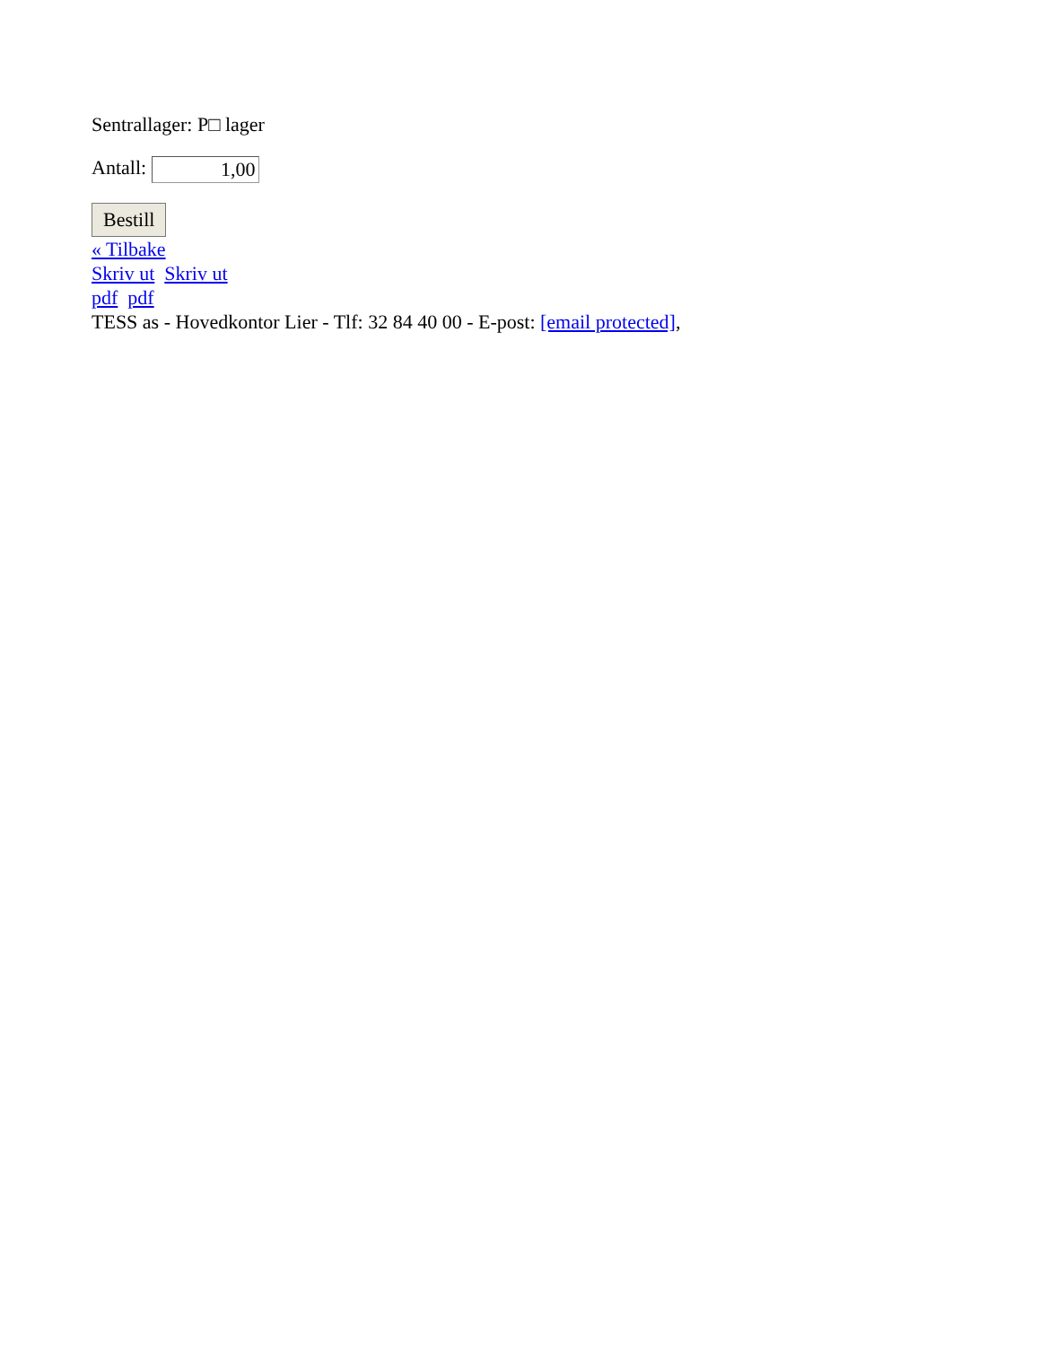Sentrallager: P□ lager
Antall: 1,00
Bestill
« Tilbake
Skriv ut Skriv ut
pdf pdf
TESS as - Hovedkontor Lier - Tlf: 32 84 40 00 - E-post: [email protected],